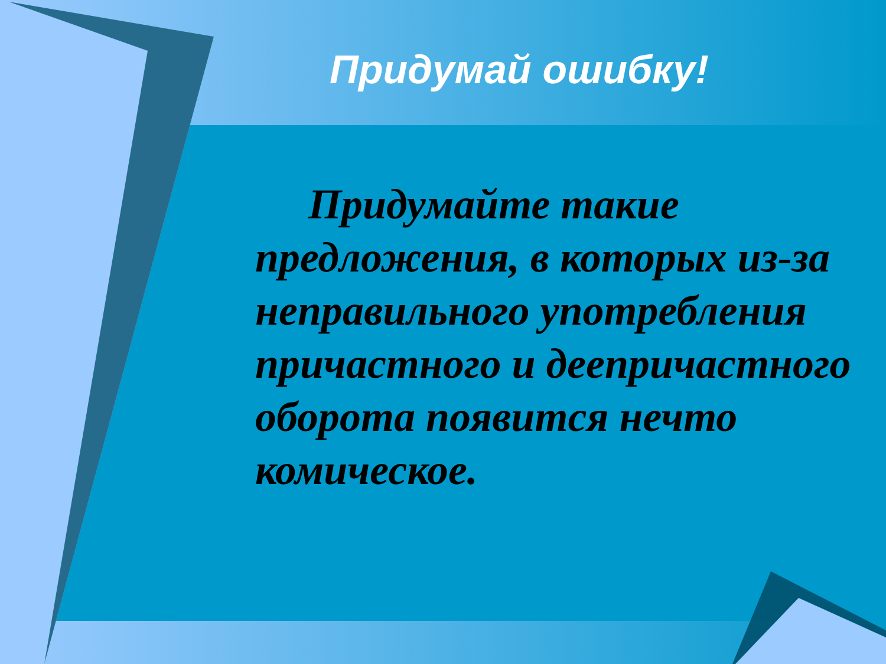Придумай ошибку!
Придумайте такие предложения, в которых из-за неправильного употребления причастного и деепричастного оборота появится нечто комическое.